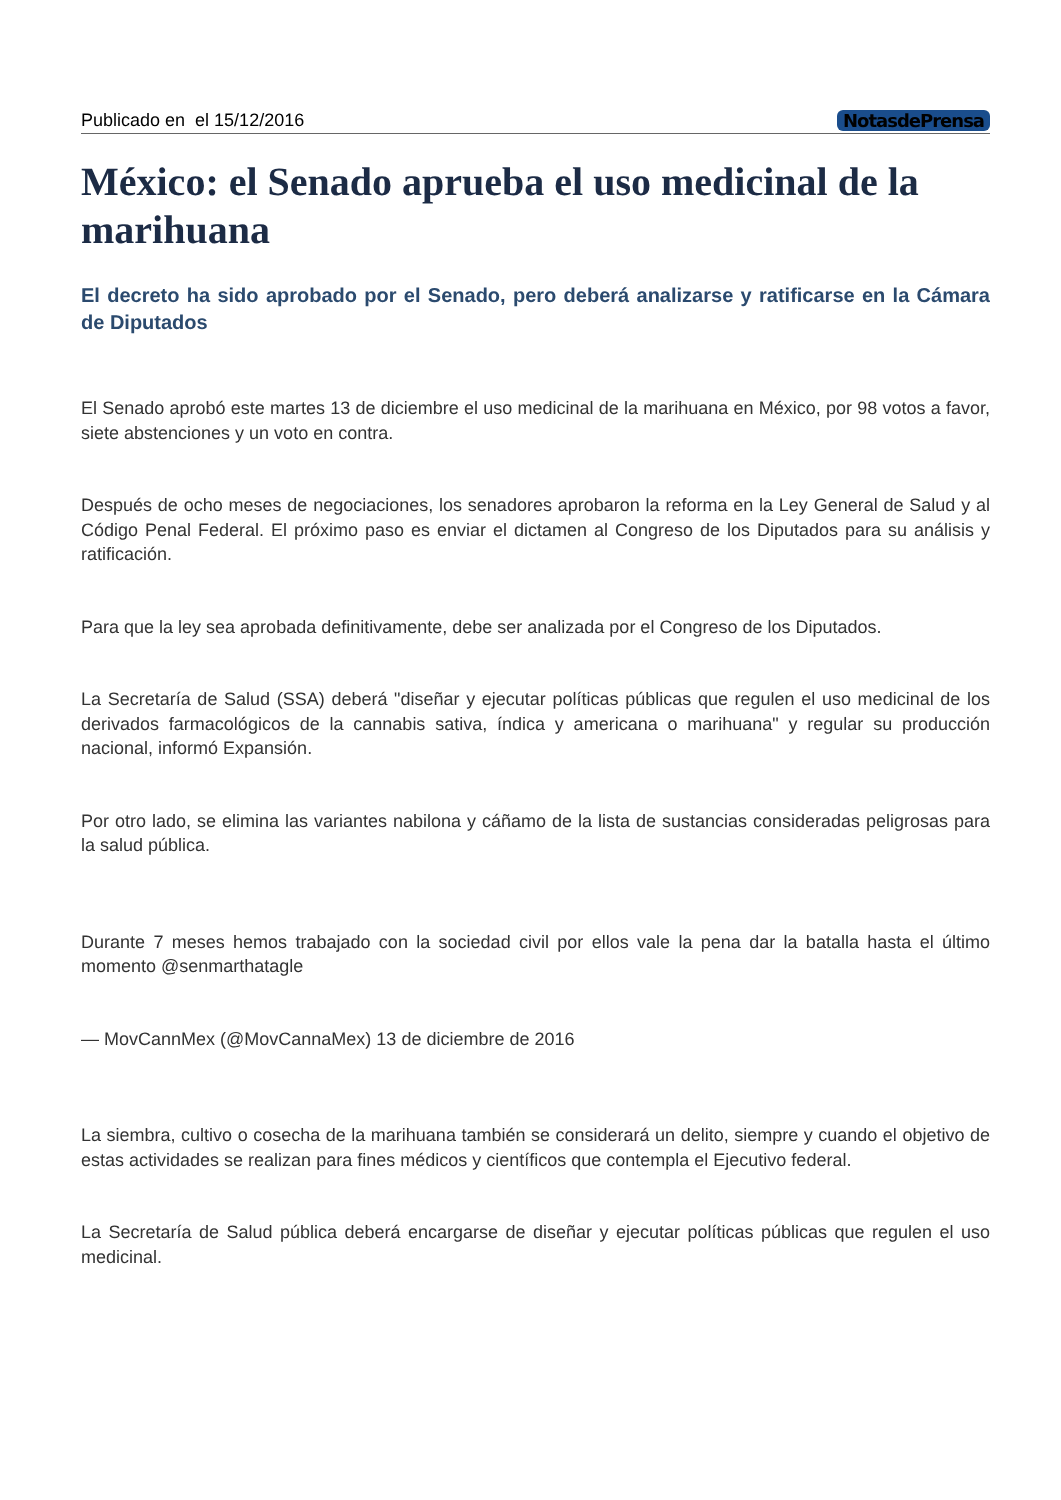Publicado en el 15/12/2016 NotasdePrensa
México: el Senado aprueba el uso medicinal de la marihuana
El decreto ha sido aprobado por el Senado, pero deberá analizarse y ratificarse en la Cámara de Diputados
El Senado aprobó este martes 13 de diciembre el uso medicinal de la marihuana en México, por 98 votos a favor, siete abstenciones y un voto en contra.
Después de ocho meses de negociaciones, los senadores aprobaron la reforma en la Ley General de Salud y al Código Penal Federal. El próximo paso es enviar el dictamen al Congreso de los Diputados para su análisis y ratificación.
Para que la ley sea aprobada definitivamente, debe ser analizada por el Congreso de los Diputados.
La Secretaría de Salud (SSA) deberá "diseñar y ejecutar políticas públicas que regulen el uso medicinal de los derivados farmacológicos de la cannabis sativa, índica y americana o marihuana" y regular su producción nacional, informó Expansión.
Por otro lado, se elimina las variantes nabilona y cáñamo de la lista de sustancias consideradas peligrosas para la salud pública.
Durante 7 meses hemos trabajado con la sociedad civil por ellos vale la pena dar la batalla hasta el último momento @senmarthatagle
— MovCannMex (@MovCannaMex) 13 de diciembre de 2016
La siembra, cultivo o cosecha de la marihuana también se considerará un delito, siempre y cuando el objetivo de estas actividades se realizan para fines médicos y científicos que contempla el Ejecutivo federal.
La Secretaría de Salud pública deberá encargarse de diseñar y ejecutar políticas públicas que regulen el uso medicinal.